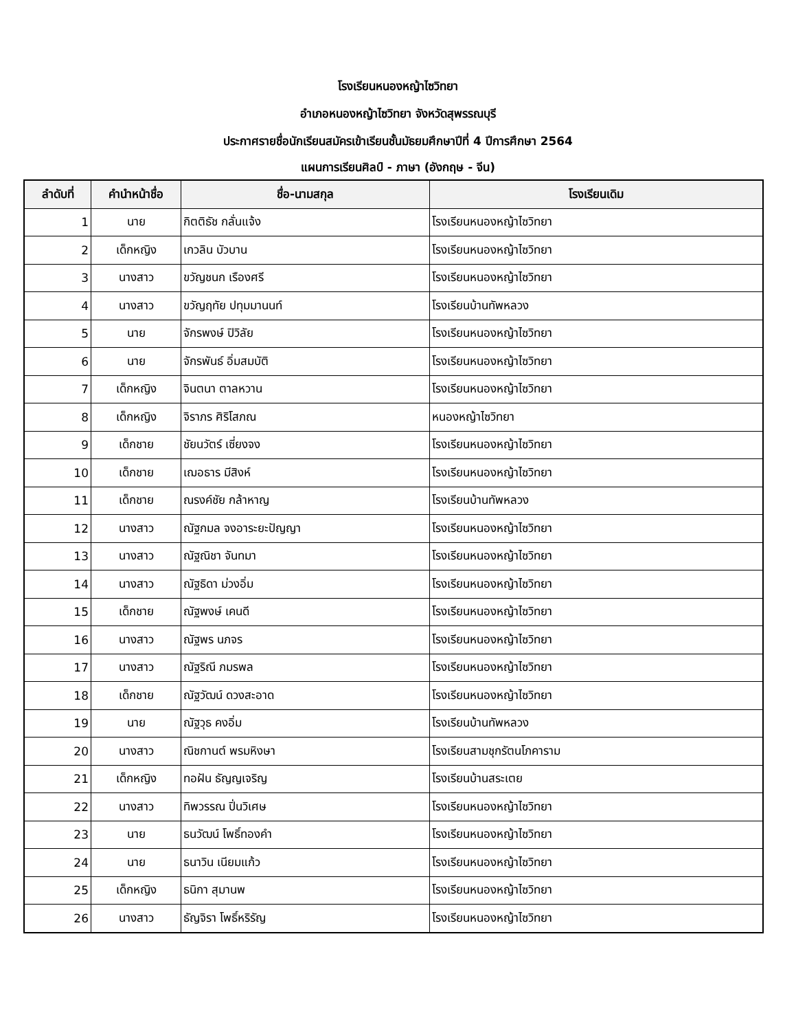โรงเรียนหนองหญ้าไซวิทยา
อำเภอหนองหญ้าไซวิทยา จังหวัดสุพรรณบุรี
ประกาศรายชื่อนักเรียนสมัครเข้าเรียนชั้นมัธยมศึกษาปีที่ 4 ปีการศึกษา 2564
แผนการเรียนศิลป์ - ภาษา (อังกฤษ - จีน)
| ลำดับที่ | คำนำหน้าชื่อ | ชื่อ-นามสกุล | โรงเรียนเดิม |
| --- | --- | --- | --- |
| 1 | นาย | กิตติธัช กลั่นแจ้ง | โรงเรียนหนองหญ้าไซวิทยา |
| 2 | เด็กหญิง | เกวลิน บัวบาน | โรงเรียนหนองหญ้าไซวิทยา |
| 3 | นางสาว | ขวัญชนก เรืองศรี | โรงเรียนหนองหญ้าไซวิทยา |
| 4 | นางสาว | ขวัญฤทัย ปทุมมานนท์ | โรงเรียนบ้านทัพหลวง |
| 5 | นาย | จักรพงษ์ ปิวิลัย | โรงเรียนหนองหญ้าไซวิทยา |
| 6 | นาย | จักรพันธ์ อิ่มสมบัติ | โรงเรียนหนองหญ้าไซวิทยา |
| 7 | เด็กหญิง | จินตนา ตาลหวาน | โรงเรียนหนองหญ้าไซวิทยา |
| 8 | เด็กหญิง | จิราภร ศิริโสภณ | หนองหญ้าไซวิทยา |
| 9 | เด็กชาย | ชัยนวัตร์ เซี่ยงจง | โรงเรียนหนองหญ้าไซวิทยา |
| 10 | เด็กชาย | เฌอธาร มีสิงห์ | โรงเรียนหนองหญ้าไซวิทยา |
| 11 | เด็กชาย | ณรงค์ชัย กล้าหาญ | โรงเรียนบ้านทัพหลวง |
| 12 | นางสาว | ณัฐกมล จงอาระยะปัญญา | โรงเรียนหนองหญ้าไซวิทยา |
| 13 | นางสาว | ณัฐณิชา จันทมา | โรงเรียนหนองหญ้าไซวิทยา |
| 14 | นางสาว | ณัฐธิดา ม่วงอิ่ม | โรงเรียนหนองหญ้าไซวิทยา |
| 15 | เด็กชาย | ณัฐพงษ์ เคนดี | โรงเรียนหนองหญ้าไซวิทยา |
| 16 | นางสาว | ณัฐพร นภจร | โรงเรียนหนองหญ้าไซวิทยา |
| 17 | นางสาว | ณัฐริณี ภมรพล | โรงเรียนหนองหญ้าไซวิทยา |
| 18 | เด็กชาย | ณัฐวัฒน์ ดวงสะอาด | โรงเรียนหนองหญ้าไซวิทยา |
| 19 | นาย | ณัฐวุธ คงอิ่ม | โรงเรียนบ้านทัพหลวง |
| 20 | นางสาว | ณิชกานต์ พรมหิงษา | โรงเรียนสามชุกรัตนโภคาราม |
| 21 | เด็กหญิง | ทอฝัน ธัญญเจริญ | โรงเรียนบ้านสระเตย |
| 22 | นางสาว | ทิพวรรณ ปิ่นวิเศษ | โรงเรียนหนองหญ้าไซวิทยา |
| 23 | นาย | ธนวัฒน์ โพธิ์ทองคำ | โรงเรียนหนองหญ้าไซวิทยา |
| 24 | นาย | ธนาวิน เนียมแก้ว | โรงเรียนหนองหญ้าไซวิทยา |
| 25 | เด็กหญิง | ธนิกา สุมานพ | โรงเรียนหนองหญ้าไซวิทยา |
| 26 | นางสาว | ธัญจิรา โพธิ์หริรัญ | โรงเรียนหนองหญ้าไซวิทยา |